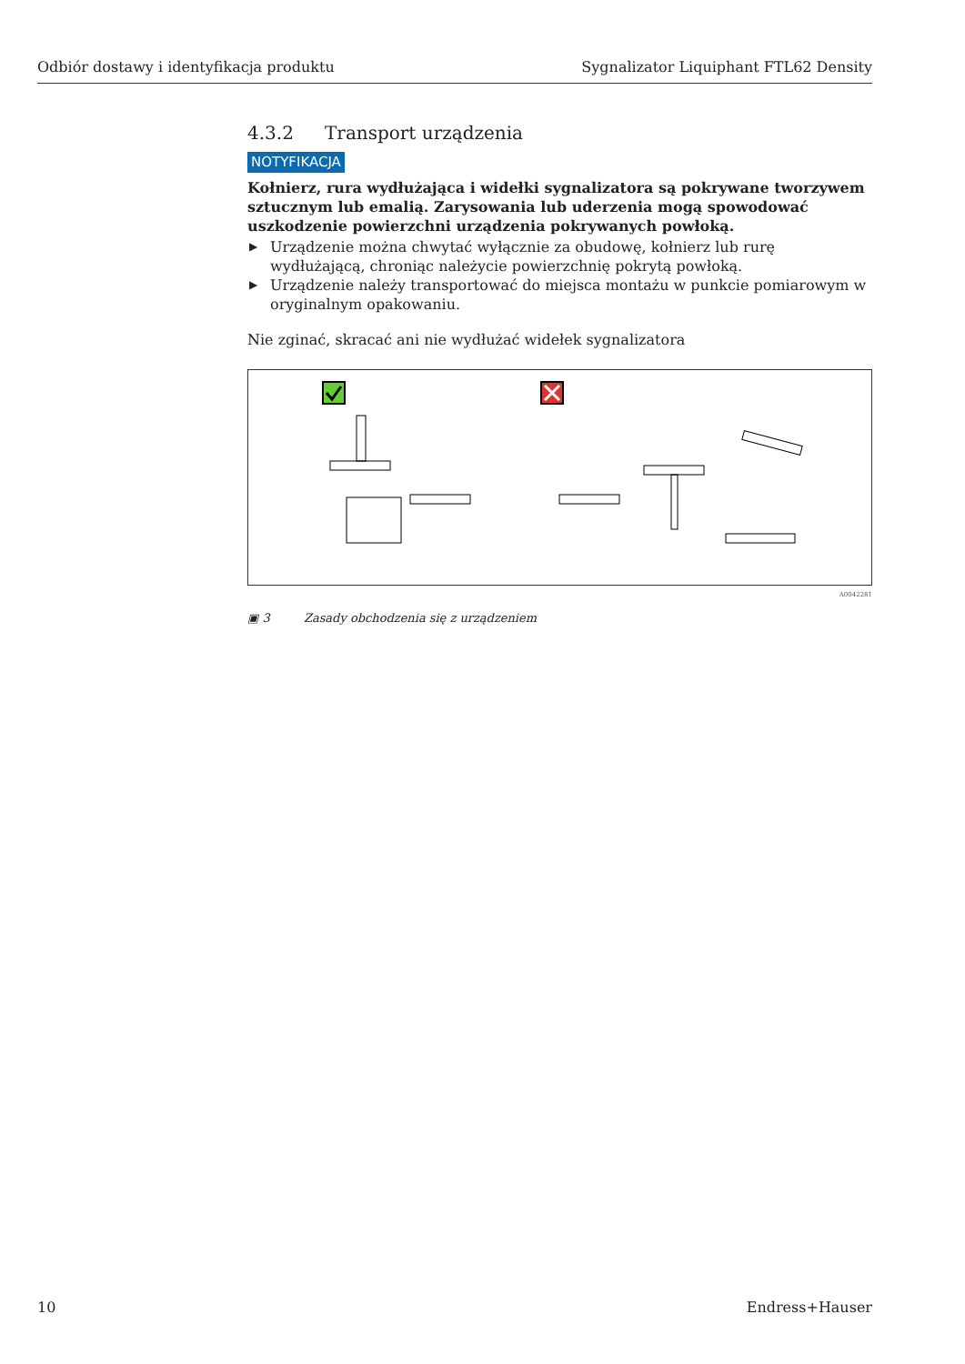Odbiór dostawy i identyfikacja produktu Sygnalizator Liquiphant FTL62 Density
4.3.2 Transport urządzenia
NOTYFIKACJA
Kołnierz, rura wydłużająca i widełki sygnalizatora są pokrywane tworzywem sztucznym lub emalią. Zarysowania lub uderzenia mogą spowodować uszkodzenie powierzchni urządzenia pokrywanych powłoką.
▶ Urządzenie można chwytać wyłącznie za obudowę, kołnierz lub rurę wydłużającą, chroniąc należycie powierzchnię pokrytą powłoką.
▶ Urządzenie należy transportować do miejsca montażu w punkcie pomiarowym w oryginalnym opakowaniu.
Nie zginać, skracać ani nie wydłużać widełek sygnalizatora
A0042281
▣ 3 Zasady obchodzenia się z urządzeniem
10 Endress+Hauser